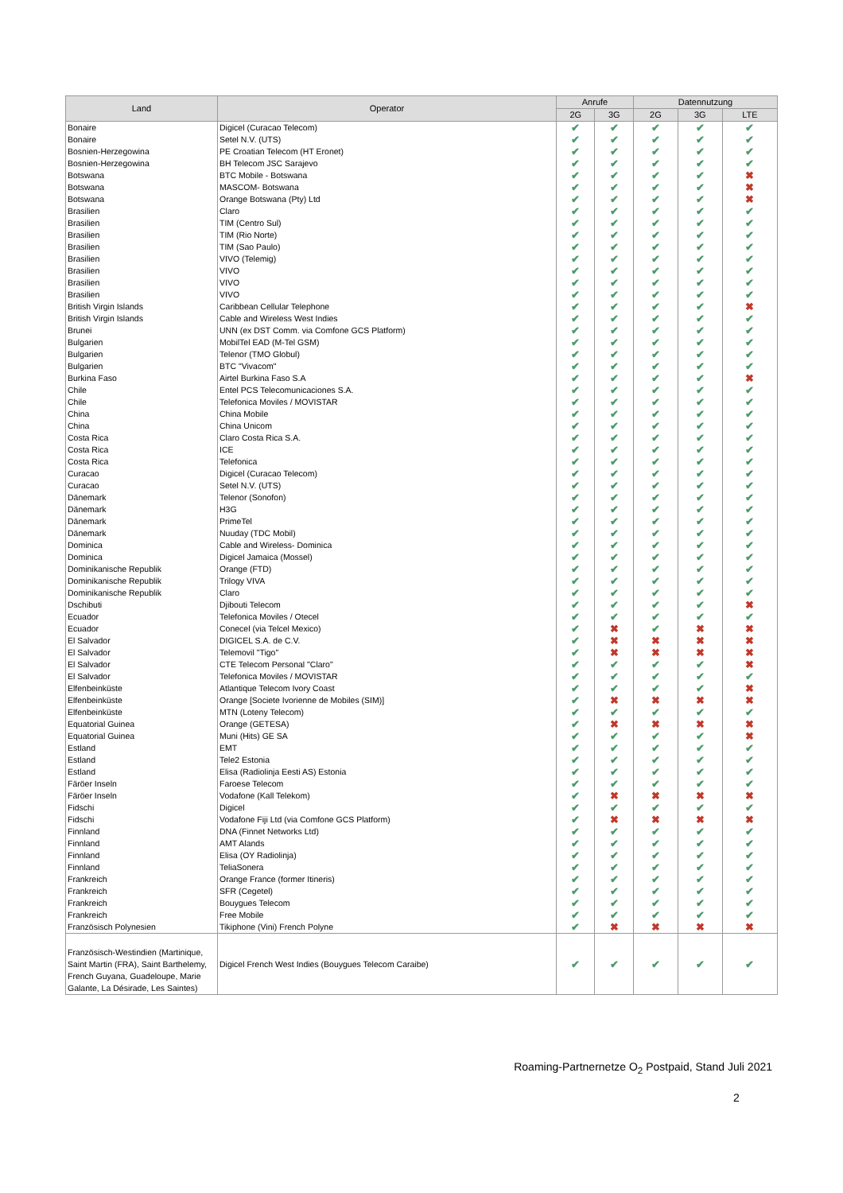| Land | Operator | Anrufe | | Datennutzung | | |
| --- | --- | --- | --- | --- | --- | --- |
| | | 2G | 3G | 2G | 3G | LTE |
| Bonaire | Digicel (Curacao Telecom) | ✔ | ✔ | ✔ | ✔ | ✔ |
| Bonaire | Setel N.V. (UTS) | ✔ | ✔ | ✔ | ✔ | ✔ |
| Bosnien-Herzegowina | PE Croatian Telecom (HT Eronet) | ✔ | ✔ | ✔ | ✔ | ✔ |
| Bosnien-Herzegowina | BH Telecom JSC Sarajevo | ✔ | ✔ | ✔ | ✔ | ✔ |
| Botswana | BTC Mobile - Botswana | ✔ | ✔ | ✔ | ✔ | ✖ |
| Botswana | MASCOM- Botswana | ✔ | ✔ | ✔ | ✔ | ✖ |
| Botswana | Orange Botswana (Pty) Ltd | ✔ | ✔ | ✔ | ✔ | ✖ |
| Brasilien | Claro | ✔ | ✔ | ✔ | ✔ | ✔ |
| Brasilien | TIM (Centro Sul) | ✔ | ✔ | ✔ | ✔ | ✔ |
| Brasilien | TIM (Rio Norte) | ✔ | ✔ | ✔ | ✔ | ✔ |
| Brasilien | TIM (Sao Paulo) | ✔ | ✔ | ✔ | ✔ | ✔ |
| Brasilien | VIVO (Telemig) | ✔ | ✔ | ✔ | ✔ | ✔ |
| Brasilien | VIVO | ✔ | ✔ | ✔ | ✔ | ✔ |
| Brasilien | VIVO | ✔ | ✔ | ✔ | ✔ | ✔ |
| Brasilien | VIVO | ✔ | ✔ | ✔ | ✔ | ✔ |
| British Virgin Islands | Caribbean Cellular Telephone | ✔ | ✔ | ✔ | ✔ | ✖ |
| British Virgin Islands | Cable and Wireless West Indies | ✔ | ✔ | ✔ | ✔ | ✔ |
| Brunei | UNN (ex DST Comm. via Comfone GCS Platform) | ✔ | ✔ | ✔ | ✔ | ✔ |
| Bulgarien | MobilTel EAD (M-Tel GSM) | ✔ | ✔ | ✔ | ✔ | ✔ |
| Bulgarien | Telenor (TMO Globul) | ✔ | ✔ | ✔ | ✔ | ✔ |
| Bulgarien | BTC "Vivacom" | ✔ | ✔ | ✔ | ✔ | ✔ |
| Burkina Faso | Airtel Burkina Faso S.A | ✔ | ✔ | ✔ | ✔ | ✖ |
| Chile | Entel PCS Telecomunicaciones S.A. | ✔ | ✔ | ✔ | ✔ | ✔ |
| Chile | Telefonica Moviles / MOVISTAR | ✔ | ✔ | ✔ | ✔ | ✔ |
| China | China Mobile | ✔ | ✔ | ✔ | ✔ | ✔ |
| China | China Unicom | ✔ | ✔ | ✔ | ✔ | ✔ |
| Costa Rica | Claro Costa Rica S.A. | ✔ | ✔ | ✔ | ✔ | ✔ |
| Costa Rica | ICE | ✔ | ✔ | ✔ | ✔ | ✔ |
| Costa Rica | Telefonica | ✔ | ✔ | ✔ | ✔ | ✔ |
| Curacao | Digicel (Curacao Telecom) | ✔ | ✔ | ✔ | ✔ | ✔ |
| Curacao | Setel N.V. (UTS) | ✔ | ✔ | ✔ | ✔ | ✔ |
| Dänemark | Telenor (Sonofon) | ✔ | ✔ | ✔ | ✔ | ✔ |
| Dänemark | H3G | ✔ | ✔ | ✔ | ✔ | ✔ |
| Dänemark | PrimeTel | ✔ | ✔ | ✔ | ✔ | ✔ |
| Dänemark | Nuuday (TDC Mobil) | ✔ | ✔ | ✔ | ✔ | ✔ |
| Dominica | Cable and Wireless- Dominica | ✔ | ✔ | ✔ | ✔ | ✔ |
| Dominica | Digicel Jamaica (Mossel) | ✔ | ✔ | ✔ | ✔ | ✔ |
| Dominikanische Republik | Orange (FTD) | ✔ | ✔ | ✔ | ✔ | ✔ |
| Dominikanische Republik | Trilogy VIVA | ✔ | ✔ | ✔ | ✔ | ✔ |
| Dominikanische Republik | Claro | ✔ | ✔ | ✔ | ✔ | ✔ |
| Dschibuti | Djibouti Telecom | ✔ | ✔ | ✔ | ✔ | ✖ |
| Ecuador | Telefonica Moviles / Otecel | ✔ | ✔ | ✔ | ✔ | ✔ |
| Ecuador | Conecel (via Telcel Mexico) | ✔ | ✖ | ✔ | ✖ | ✖ |
| El Salvador | DIGICEL S.A. de C.V. | ✔ | ✖ | ✖ | ✖ | ✖ |
| El Salvador | Telemovil "Tigo" | ✔ | ✖ | ✖ | ✖ | ✖ |
| El Salvador | CTE Telecom Personal "Claro" | ✔ | ✔ | ✔ | ✔ | ✖ |
| El Salvador | Telefonica Moviles / MOVISTAR | ✔ | ✔ | ✔ | ✔ | ✔ |
| Elfenbeinküste | Atlantique Telecom Ivory Coast | ✔ | ✔ | ✔ | ✔ | ✖ |
| Elfenbeinküste | Orange [Societe Ivorienne de Mobiles (SIM)] | ✔ | ✖ | ✖ | ✖ | ✖ |
| Elfenbeinküste | MTN (Loteny Telecom) | ✔ | ✔ | ✔ | ✔ | ✔ |
| Equatorial Guinea | Orange (GETESA) | ✔ | ✖ | ✖ | ✖ | ✖ |
| Equatorial Guinea | Muni (Hits) GE SA | ✔ | ✔ | ✔ | ✔ | ✖ |
| Estland | EMT | ✔ | ✔ | ✔ | ✔ | ✔ |
| Estland | Tele2 Estonia | ✔ | ✔ | ✔ | ✔ | ✔ |
| Estland | Elisa (Radiolinja Eesti AS) Estonia | ✔ | ✔ | ✔ | ✔ | ✔ |
| Färöer Inseln | Faroese Telecom | ✔ | ✔ | ✔ | ✔ | ✔ |
| Färöer Inseln | Vodafone (Kall Telekom) | ✔ | ✖ | ✖ | ✖ | ✖ |
| Fidschi | Digicel | ✔ | ✔ | ✔ | ✔ | ✔ |
| Fidschi | Vodafone Fiji Ltd (via Comfone GCS Platform) | ✔ | ✖ | ✖ | ✖ | ✖ |
| Finnland | DNA (Finnet Networks Ltd) | ✔ | ✔ | ✔ | ✔ | ✔ |
| Finnland | AMT Alands | ✔ | ✔ | ✔ | ✔ | ✔ |
| Finnland | Elisa (OY Radiolinja) | ✔ | ✔ | ✔ | ✔ | ✔ |
| Finnland | TeliaSonera | ✔ | ✔ | ✔ | ✔ | ✔ |
| Frankreich | Orange France (former Itineris) | ✔ | ✔ | ✔ | ✔ | ✔ |
| Frankreich | SFR (Cegetel) | ✔ | ✔ | ✔ | ✔ | ✔ |
| Frankreich | Bouygues Telecom | ✔ | ✔ | ✔ | ✔ | ✔ |
| Frankreich | Free Mobile | ✔ | ✔ | ✔ | ✔ | ✔ |
| Französisch Polynesien | Tikiphone (Vini) French Polyne | ✔ | ✖ | ✖ | ✖ | ✖ |
| Französisch-Westindien (Martinique, Saint Martin (FRA), Saint Barthelemy, French Guyana, Guadeloupe, Marie Galante, La Désirade, Les Saintes) | Digicel French West Indies (Bouygues Telecom Caraibe) | ✔ | ✔ | ✔ | ✔ | ✔ |
Roaming-Partnernetze O<sub>2</sub> Postpaid, Stand Juli 2021
2